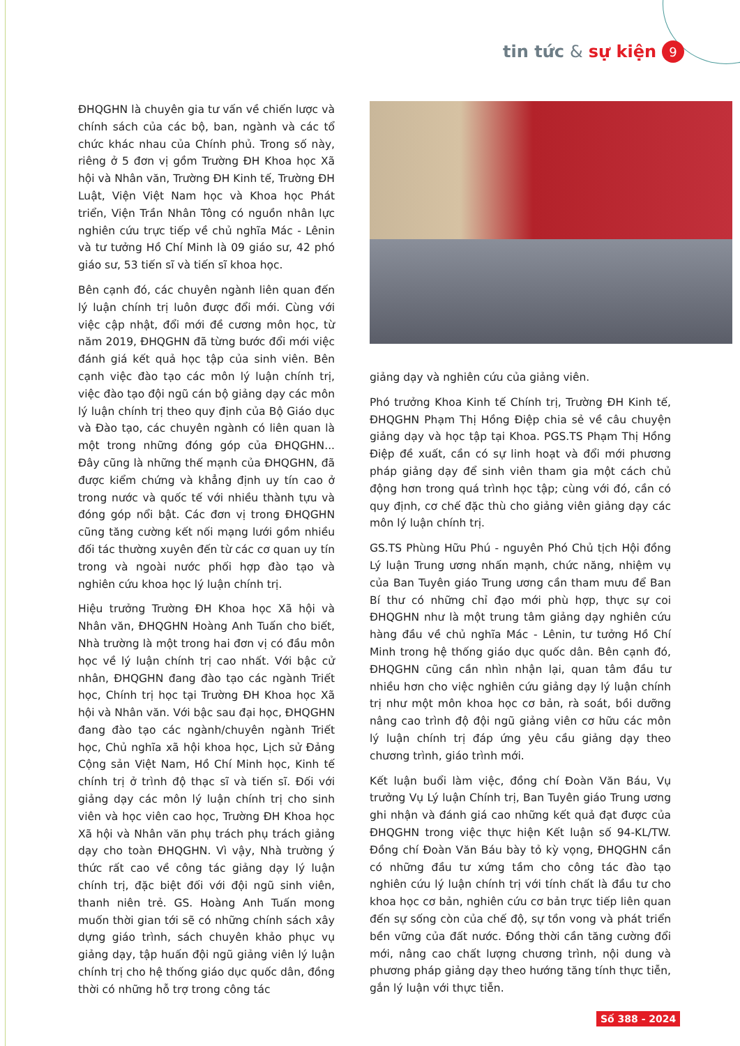tin tức & sự kiện 9
ĐHQGHN là chuyên gia tư vấn về chiến lược và chính sách của các bộ, ban, ngành và các tổ chức khác nhau của Chính phủ. Trong số này, riêng ở 5 đơn vị gồm Trường ĐH Khoa học Xã hội và Nhân văn, Trường ĐH Kinh tế, Trường ĐH Luật, Viện Việt Nam học và Khoa học Phát triển, Viện Trần Nhân Tông có nguồn nhân lực nghiên cứu trực tiếp về chủ nghĩa Mác - Lênin và tư tưởng Hồ Chí Minh là 09 giáo sư, 42 phó giáo sư, 53 tiến sĩ và tiến sĩ khoa học.
Bên cạnh đó, các chuyên ngành liên quan đến lý luận chính trị luôn được đổi mới. Cùng với việc cập nhật, đổi mới đề cương môn học, từ năm 2019, ĐHQGHN đã từng bước đổi mới việc đánh giá kết quả học tập của sinh viên. Bên cạnh việc đào tạo các môn lý luận chính trị, việc đào tạo đội ngũ cán bộ giảng dạy các môn lý luận chính trị theo quy định của Bộ Giáo dục và Đào tạo, các chuyên ngành có liên quan là một trong những đóng góp của ĐHQGHN... Đây cũng là những thế mạnh của ĐHQGHN, đã được kiểm chứng và khẳng định uy tín cao ở trong nước và quốc tế với nhiều thành tựu và đóng góp nổi bật. Các đơn vị trong ĐHQGHN cũng tăng cường kết nối mạng lưới gồm nhiều đối tác thường xuyên đến từ các cơ quan uy tín trong và ngoài nước phối hợp đào tạo và nghiên cứu khoa học lý luận chính trị.
Hiệu trưởng Trường ĐH Khoa học Xã hội và Nhân văn, ĐHQGHN Hoàng Anh Tuấn cho biết, Nhà trường là một trong hai đơn vị có đầu môn học về lý luận chính trị cao nhất. Với bậc cử nhân, ĐHQGHN đang đào tạo các ngành Triết học, Chính trị học tại Trường ĐH Khoa học Xã hội và Nhân văn. Với bậc sau đại học, ĐHQGHN đang đào tạo các ngành/chuyên ngành Triết học, Chủ nghĩa xã hội khoa học, Lịch sử Đảng Cộng sản Việt Nam, Hồ Chí Minh học, Kinh tế chính trị ở trình độ thạc sĩ và tiến sĩ. Đối với giảng dạy các môn lý luận chính trị cho sinh viên và học viên cao học, Trường ĐH Khoa học Xã hội và Nhân văn phụ trách phụ trách giảng dạy cho toàn ĐHQGHN. Vì vậy, Nhà trường ý thức rất cao về công tác giảng dạy lý luận chính trị, đặc biệt đối với đội ngũ sinh viên, thanh niên trẻ. GS. Hoàng Anh Tuấn mong muốn thời gian tới sẽ có những chính sách xây dựng giáo trình, sách chuyên khảo phục vụ giảng dạy, tập huấn đội ngũ giảng viên lý luận chính trị cho hệ thống giáo dục quốc dân, đồng thời có những hỗ trợ trong công tác
giảng dạy và nghiên cứu của giảng viên.
Phó trưởng Khoa Kinh tế Chính trị, Trường ĐH Kinh tế, ĐHQGHN Phạm Thị Hồng Điệp chia sẻ về câu chuyện giảng dạy và học tập tại Khoa. PGS.TS Phạm Thị Hồng Điệp đề xuất, cần có sự linh hoạt và đổi mới phương pháp giảng dạy để sinh viên tham gia một cách chủ động hơn trong quá trình học tập; cùng với đó, cần có quy định, cơ chế đặc thù cho giảng viên giảng dạy các môn lý luận chính trị.
GS.TS Phùng Hữu Phú - nguyên Phó Chủ tịch Hội đồng Lý luận Trung ương nhấn mạnh, chức năng, nhiệm vụ của Ban Tuyên giáo Trung ương cần tham mưu để Ban Bí thư có những chỉ đạo mới phù hợp, thực sự coi ĐHQGHN như là một trung tâm giảng dạy nghiên cứu hàng đầu về chủ nghĩa Mác - Lênin, tư tưởng Hồ Chí Minh trong hệ thống giáo dục quốc dân. Bên cạnh đó, ĐHQGHN cũng cần nhìn nhận lại, quan tâm đầu tư nhiều hơn cho việc nghiên cứu giảng dạy lý luận chính trị như một môn khoa học cơ bản, rà soát, bồi dưỡng nâng cao trình độ đội ngũ giảng viên cơ hữu các môn lý luận chính trị đáp ứng yêu cầu giảng dạy theo chương trình, giáo trình mới.
Kết luận buổi làm việc, đồng chí Đoàn Văn Báu, Vụ trưởng Vụ Lý luận Chính trị, Ban Tuyên giáo Trung ương ghi nhận và đánh giá cao những kết quả đạt được của ĐHQGHN trong việc thực hiện Kết luận số 94-KL/TW. Đồng chí Đoàn Văn Báu bày tỏ kỳ vọng, ĐHQGHN cần có những đầu tư xứng tầm cho công tác đào tạo nghiên cứu lý luận chính trị với tính chất là đầu tư cho khoa học cơ bản, nghiên cứu cơ bản trực tiếp liên quan đến sự sống còn của chế độ, sự tồn vong và phát triển bền vững của đất nước. Đồng thời cần tăng cường đổi mới, nâng cao chất lượng chương trình, nội dung và phương pháp giảng dạy theo hướng tăng tính thực tiễn, gắn lý luận với thực tiễn.
Số 388 - 2024